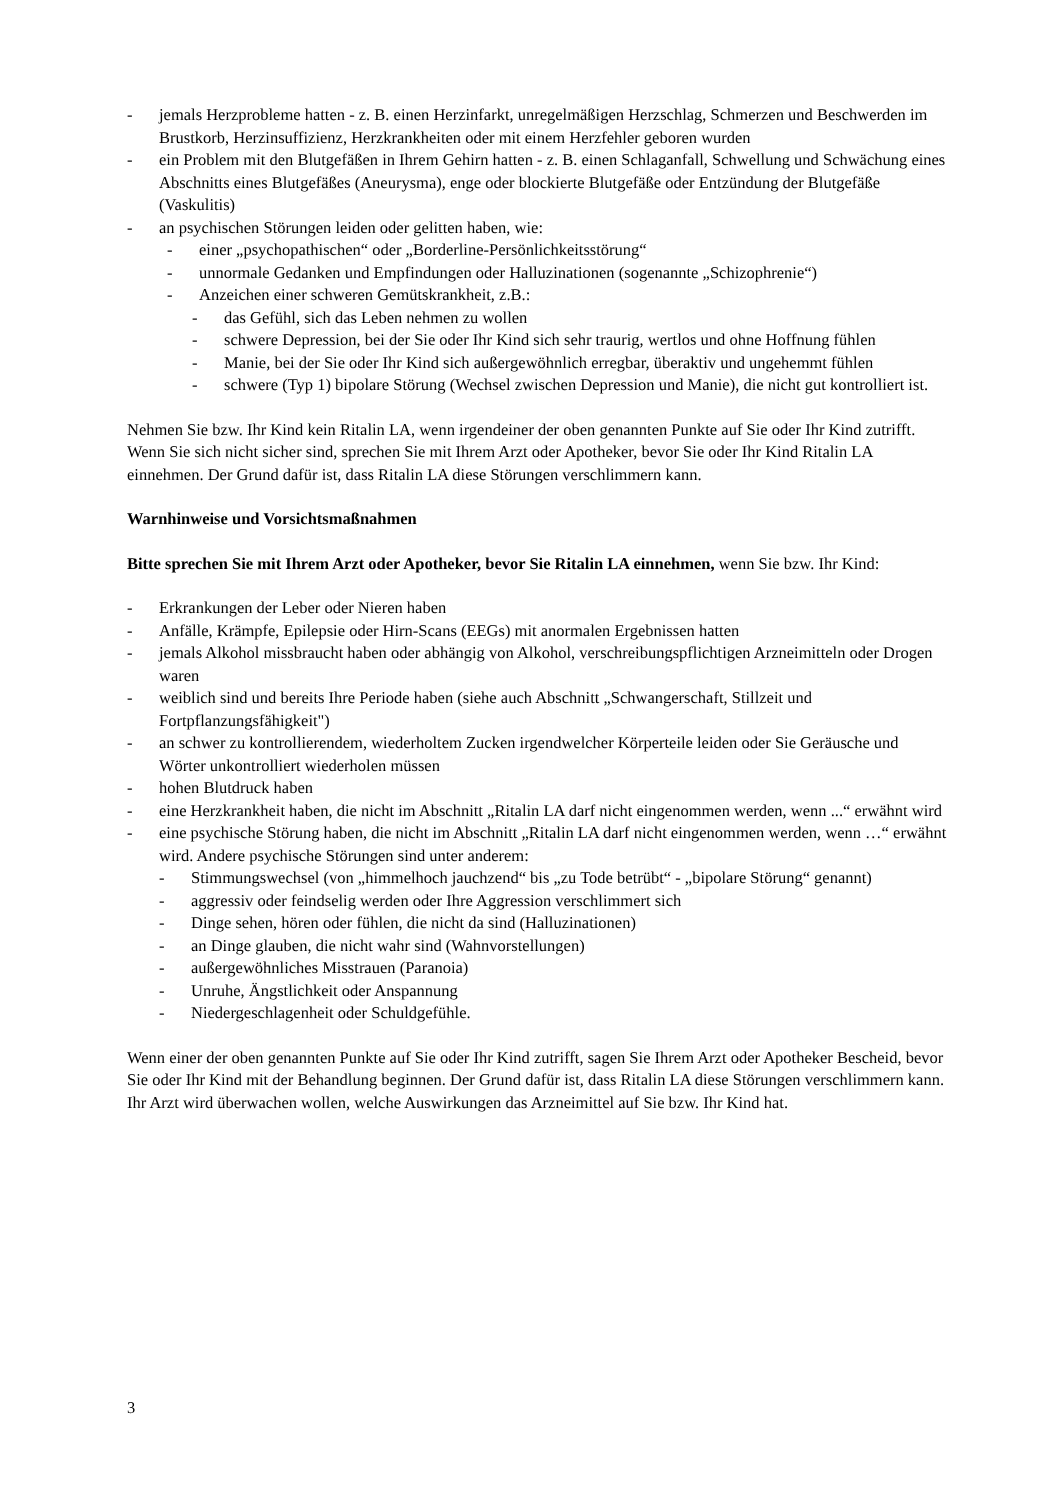- jemals Herzprobleme hatten - z. B. einen Herzinfarkt, unregelmäßigen Herzschlag, Schmerzen und Beschwerden im Brustkorb, Herzinsuffizienz, Herzkrankheiten oder mit einem Herzfehler geboren wurden
- ein Problem mit den Blutgefäßen in Ihrem Gehirn hatten - z. B. einen Schlaganfall, Schwellung und Schwächung eines Abschnitts eines Blutgefäßes (Aneurysma), enge oder blockierte Blutgefäße oder Entzündung der Blutgefäße (Vaskulitis)
- an psychischen Störungen leiden oder gelitten haben, wie:
- einer „psychopathischen“ oder „Borderline-Persönlichkeitsstörung“
- unnormale Gedanken und Empfindungen oder Halluzinationen (sogenannte „Schizophrenie“)
- Anzeichen einer schweren Gemütskrankheit, z.B.:
- das Gefühl, sich das Leben nehmen zu wollen
- schwere Depression, bei der Sie oder Ihr Kind sich sehr traurig, wertlos und ohne Hoffnung fühlen
- Manie, bei der Sie oder Ihr Kind sich außergewöhnlich erregbar, überaktiv und ungehemmt fühlen
- schwere (Typ 1) bipolare Störung (Wechsel zwischen Depression und Manie), die nicht gut kontrolliert ist.
Nehmen Sie bzw. Ihr Kind kein Ritalin LA, wenn irgendeiner der oben genannten Punkte auf Sie oder Ihr Kind zutrifft. Wenn Sie sich nicht sicher sind, sprechen Sie mit Ihrem Arzt oder Apotheker, bevor Sie oder Ihr Kind Ritalin LA einnehmen. Der Grund dafür ist, dass Ritalin LA diese Störungen verschlimmern kann.
Warnhinweise und Vorsichtsmaßnahmen
Bitte sprechen Sie mit Ihrem Arzt oder Apotheker, bevor Sie Ritalin LA einnehmen, wenn Sie bzw. Ihr Kind:
- Erkrankungen der Leber oder Nieren haben
- Anfälle, Krämpfe, Epilepsie oder Hirn-Scans (EEGs) mit anormalen Ergebnissen hatten
- jemals Alkohol missbraucht haben oder abhängig von Alkohol, verschreibungspflichtigen Arzneimitteln oder Drogen waren
- weiblich sind und bereits Ihre Periode haben (siehe auch Abschnitt „Schwangerschaft, Stillzeit und Fortpflanzungsfähigkeit")
- an schwer zu kontrollierendem, wiederholtem Zucken irgendwelcher Körperteile leiden oder Sie Geräusche und Wörter unkontrolliert wiederholen müssen
- hohen Blutdruck haben
- eine Herzkrankheit haben, die nicht im Abschnitt „Ritalin LA darf nicht eingenommen werden, wenn ...“ erwähnt wird
- eine psychische Störung haben, die nicht im Abschnitt „Ritalin LA darf nicht eingenommen werden, wenn …“ erwähnt wird. Andere psychische Störungen sind unter anderem:
- Stimmungswechsel (von „himmelhoch jauchzend“ bis „zu Tode betrübt“ - „bipolare Störung“ genannt)
- aggressiv oder feindselig werden oder Ihre Aggression verschlimmert sich
- Dinge sehen, hören oder fühlen, die nicht da sind (Halluzinationen)
- an Dinge glauben, die nicht wahr sind (Wahnvorstellungen)
- außergewöhnliches Misstrauen (Paranoia)
- Unruhe, Ängstlichkeit oder Anspannung
- Niedergeschlagenheit oder Schuldgefühle.
Wenn einer der oben genannten Punkte auf Sie oder Ihr Kind zutrifft, sagen Sie Ihrem Arzt oder Apotheker Bescheid, bevor Sie oder Ihr Kind mit der Behandlung beginnen. Der Grund dafür ist, dass Ritalin LA diese Störungen verschlimmern kann. Ihr Arzt wird überwachen wollen, welche Auswirkungen das Arzneimittel auf Sie bzw. Ihr Kind hat.
3